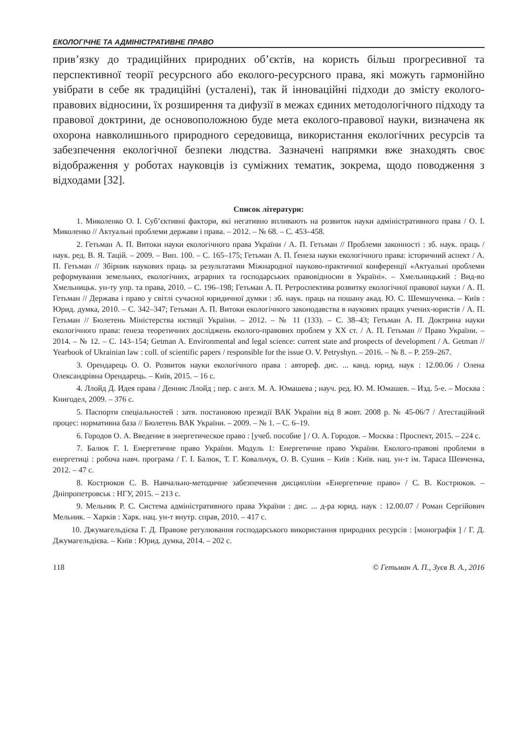ЕКОЛОГІЧНЕ ТА АДМІНІСТРАТИВНЕ ПРАВО
прив’язку до традиційних природних об’єктів, на користь більш прогресивної та перспективної теорії ресурсного або еколого-ресурсного права, які можуть гармонійно увібрати в себе як традиційні (усталені), так й інноваційні підходи до змісту еколого-правових відносини, їх розширення та дифузії в межах єдиних методологічного підходу та правової доктрини, де основоположною буде мета еколого-правової науки, визначена як охорона навколишнього природного середовища, використання екологічних ресурсів та забезпечення екологічної безпеки людства. Зазначені напрямки вже знаходять своє відображення у роботах науковців із суміжних тематик, зокрема, щодо поводження з відходами [32].
Список літератури:
1. Миколенко О. І. Суб’єктивні фактори, які негативно впливають на розвиток науки адміністративного права / О. І. Миколенко // Актуальні проблеми держави і права. – 2012. – № 68. – С. 453–458.
2. Гетьман А. П. Витоки науки екологічного права України / А. П. Гетьман // Проблеми законності : зб. наук. праць / наук. ред. В. Я. Тацій. – 2009. – Вип. 100. – С. 165–175; Гетьман А. П. Ґенеза науки екологічного права: історичний аспект / А. П. Гетьман // Збірник наукових праць за результатами Міжнародної науково-практичної конференції «Актуальні проблеми реформування земельних, екологічних, аграрних та господарських правовідносин в Україні». – Хмельницький : Вид-во Хмельницьк. ун-ту упр. та права, 2010. – С. 196–198; Гетьман А. П. Ретроспектива розвитку екологічної правової науки / А. П. Гетьман // Держава і право у світлі сучасної юридичної думки : зб. наук. праць на пошану акад. Ю. С. Шемшученка. – Київ : Юрид. думка, 2010. – С. 342–347; Гетьман А. П. Витоки екологічного законодавства в наукових працях учених-юристів / А. П. Гетьман // Бюлетень Міністерства юстиції України. – 2012. – № 11 (133). – С. 38–43; Гетьман А. П. Доктрина науки екологічного права: ґенеза теоретичних досліджень еколого-правових проблем у ХХ ст. / А. П. Гетьман // Право України. – 2014. – № 12. – С. 143–154; Getman A. Environmental and legal science: current state and prospects of development / A. Getman // Yearbook of Ukrainian law : coll. of scientific papers / responsible for the issue O. V. Petryshyn. – 2016. – № 8. – P. 259–267.
3. Орендарець О. О. Розвиток науки екологічного права : автореф. дис. ... канд. юрид. наук : 12.00.06 / Олена Олександрівна Орендарець. – Київ, 2015. – 16 с.
4. Ллойд Д. Идея права / Деннис Ллойд ; пер. с англ. М. А. Юмашева ; науч. ред. Ю. М. Юмашев. – Изд. 5-е. – Москва : Книгодел, 2009. – 376 с.
5. Паспорти спеціальностей : затв. постановою президії ВАК України від 8 жовт. 2008 р. № 45-06/7 / Атестаційний процес: нормативна база // Бюлетень ВАК України. – 2009. – № 1. – С. 6–19.
6. Городов О. А. Введение в энергетическое право : [учеб. пособие ] / О. А. Городов. – Москва : Проспект, 2015. – 224 с.
7. Балюк Г. І. Енергетичне право України. Модуль 1: Енергетичне право України. Еколого-правові проблеми в енергетиці : робоча навч. програма / Г. І. Балюк, Т. Г. Ковальчук, О. В. Сушик – Київ : Київ. нац. ун-т ім. Тараса Шевченка, 2012. – 47 с.
8. Кострюков С. В. Навчально-методичне забезпечення дисципліни «Енергетичне право» / С. В. Кострюков. – Дніпропетровськ : НГУ, 2015. – 213 с.
9. Мельник Р. С. Система адміністративного права України : дис. ... д-ра юрид. наук : 12.00.07 / Роман Сергійович Мельник. – Харків : Харк. нац. ун-т внутр. справ, 2010. – 417 с.
10. Джумагельдієва Г. Д. Правове регулювання господарського використання природних ресурсів : [монографія ] / Г. Д. Джумагельдієва. – Київ : Юрид. думка, 2014. – 202 с.
118 © Гетьман А. П., Зуєв В. А., 2016